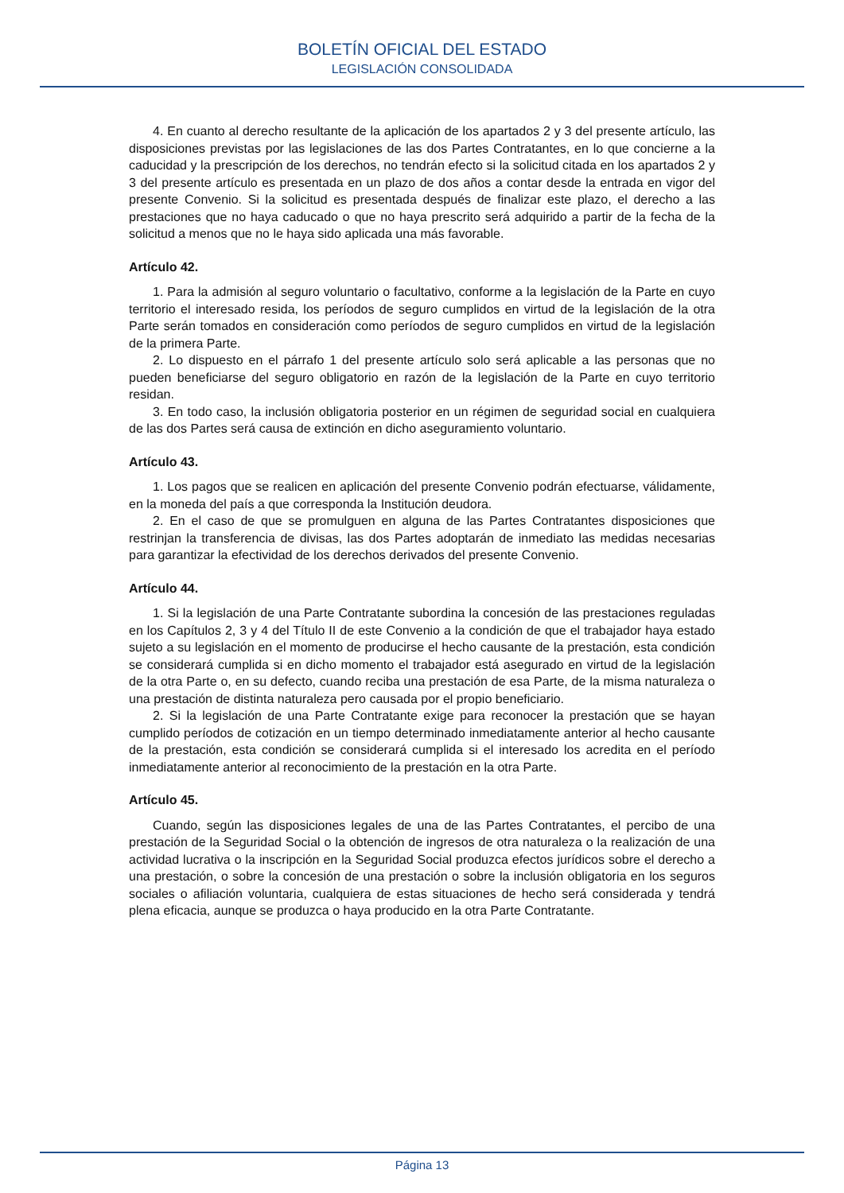BOLETÍN OFICIAL DEL ESTADO
LEGISLACIÓN CONSOLIDADA
4. En cuanto al derecho resultante de la aplicación de los apartados 2 y 3 del presente artículo, las disposiciones previstas por las legislaciones de las dos Partes Contratantes, en lo que concierne a la caducidad y la prescripción de los derechos, no tendrán efecto si la solicitud citada en los apartados 2 y 3 del presente artículo es presentada en un plazo de dos años a contar desde la entrada en vigor del presente Convenio. Si la solicitud es presentada después de finalizar este plazo, el derecho a las prestaciones que no haya caducado o que no haya prescrito será adquirido a partir de la fecha de la solicitud a menos que no le haya sido aplicada una más favorable.
Artículo 42.
1. Para la admisión al seguro voluntario o facultativo, conforme a la legislación de la Parte en cuyo territorio el interesado resida, los períodos de seguro cumplidos en virtud de la legislación de la otra Parte serán tomados en consideración como períodos de seguro cumplidos en virtud de la legislación de la primera Parte.
2. Lo dispuesto en el párrafo 1 del presente artículo solo será aplicable a las personas que no pueden beneficiarse del seguro obligatorio en razón de la legislación de la Parte en cuyo territorio residan.
3. En todo caso, la inclusión obligatoria posterior en un régimen de seguridad social en cualquiera de las dos Partes será causa de extinción en dicho aseguramiento voluntario.
Artículo 43.
1. Los pagos que se realicen en aplicación del presente Convenio podrán efectuarse, válidamente, en la moneda del país a que corresponda la Institución deudora.
2. En el caso de que se promulguen en alguna de las Partes Contratantes disposiciones que restrinjan la transferencia de divisas, las dos Partes adoptarán de inmediato las medidas necesarias para garantizar la efectividad de los derechos derivados del presente Convenio.
Artículo 44.
1. Si la legislación de una Parte Contratante subordina la concesión de las prestaciones reguladas en los Capítulos 2, 3 y 4 del Título II de este Convenio a la condición de que el trabajador haya estado sujeto a su legislación en el momento de producirse el hecho causante de la prestación, esta condición se considerará cumplida si en dicho momento el trabajador está asegurado en virtud de la legislación de la otra Parte o, en su defecto, cuando reciba una prestación de esa Parte, de la misma naturaleza o una prestación de distinta naturaleza pero causada por el propio beneficiario.
2. Si la legislación de una Parte Contratante exige para reconocer la prestación que se hayan cumplido períodos de cotización en un tiempo determinado inmediatamente anterior al hecho causante de la prestación, esta condición se considerará cumplida si el interesado los acredita en el período inmediatamente anterior al reconocimiento de la prestación en la otra Parte.
Artículo 45.
Cuando, según las disposiciones legales de una de las Partes Contratantes, el percibo de una prestación de la Seguridad Social o la obtención de ingresos de otra naturaleza o la realización de una actividad lucrativa o la inscripción en la Seguridad Social produzca efectos jurídicos sobre el derecho a una prestación, o sobre la concesión de una prestación o sobre la inclusión obligatoria en los seguros sociales o afiliación voluntaria, cualquiera de estas situaciones de hecho será considerada y tendrá plena eficacia, aunque se produzca o haya producido en la otra Parte Contratante.
Página 13